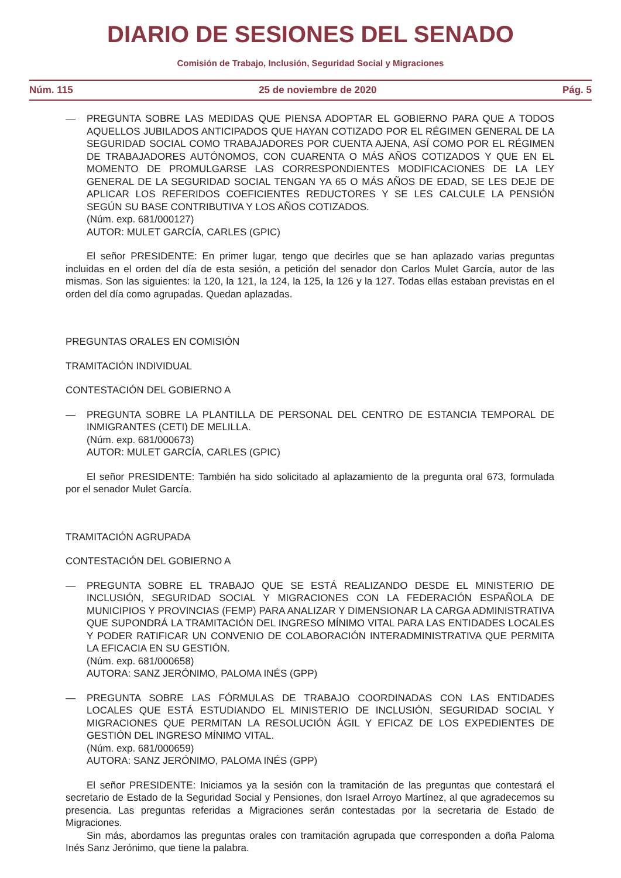DIARIO DE SESIONES DEL SENADO
Comisión de Trabajo, Inclusión, Seguridad Social y Migraciones
Núm. 115 25 de noviembre de 2020 Pág. 5
— PREGUNTA SOBRE LAS MEDIDAS QUE PIENSA ADOPTAR EL GOBIERNO PARA QUE A TODOS AQUELLOS JUBILADOS ANTICIPADOS QUE HAYAN COTIZADO POR EL RÉGIMEN GENERAL DE LA SEGURIDAD SOCIAL COMO TRABAJADORES POR CUENTA AJENA, ASÍ COMO POR EL RÉGIMEN DE TRABAJADORES AUTÓNOMOS, CON CUARENTA O MÁS AÑOS COTIZADOS Y QUE EN EL MOMENTO DE PROMULGARSE LAS CORRESPONDIENTES MODIFICACIONES DE LA LEY GENERAL DE LA SEGURIDAD SOCIAL TENGAN YA 65 O MÁS AÑOS DE EDAD, SE LES DEJE DE APLICAR LOS REFERIDOS COEFICIENTES REDUCTORES Y SE LES CALCULE LA PENSIÓN SEGÚN SU BASE CONTRIBUTIVA Y LOS AÑOS COTIZADOS.
(Núm. exp. 681/000127)
AUTOR: MULET GARCÍA, CARLES (GPIC)
El señor PRESIDENTE: En primer lugar, tengo que decirles que se han aplazado varias preguntas incluidas en el orden del día de esta sesión, a petición del senador don Carlos Mulet García, autor de las mismas. Son las siguientes: la 120, la 121, la 124, la 125, la 126 y la 127. Todas ellas estaban previstas en el orden del día como agrupadas. Quedan aplazadas.
PREGUNTAS ORALES EN COMISIÓN
TRAMITACIÓN INDIVIDUAL
CONTESTACIÓN DEL GOBIERNO A
— PREGUNTA SOBRE LA PLANTILLA DE PERSONAL DEL CENTRO DE ESTANCIA TEMPORAL DE INMIGRANTES (CETI) DE MELILLA.
(Núm. exp. 681/000673)
AUTOR: MULET GARCÍA, CARLES (GPIC)
El señor PRESIDENTE: También ha sido solicitado al aplazamiento de la pregunta oral 673, formulada por el senador Mulet García.
TRAMITACIÓN AGRUPADA
CONTESTACIÓN DEL GOBIERNO A
— PREGUNTA SOBRE EL TRABAJO QUE SE ESTÁ REALIZANDO DESDE EL MINISTERIO DE INCLUSIÓN, SEGURIDAD SOCIAL Y MIGRACIONES CON LA FEDERACIÓN ESPAÑOLA DE MUNICIPIOS Y PROVINCIAS (FEMP) PARA ANALIZAR Y DIMENSIONAR LA CARGA ADMINISTRATIVA QUE SUPONDRÁ LA TRAMITACIÓN DEL INGRESO MÍNIMO VITAL PARA LAS ENTIDADES LOCALES Y PODER RATIFICAR UN CONVENIO DE COLABORACIÓN INTERADMINISTRATIVA QUE PERMITA LA EFICACIA EN SU GESTIÓN.
(Núm. exp. 681/000658)
AUTORA: SANZ JERÓNIMO, PALOMA INÉS (GPP)
— PREGUNTA SOBRE LAS FÓRMULAS DE TRABAJO COORDINADAS CON LAS ENTIDADES LOCALES QUE ESTÁ ESTUDIANDO EL MINISTERIO DE INCLUSIÓN, SEGURIDAD SOCIAL Y MIGRACIONES QUE PERMITAN LA RESOLUCIÓN ÁGIL Y EFICAZ DE LOS EXPEDIENTES DE GESTIÓN DEL INGRESO MÍNIMO VITAL.
(Núm. exp. 681/000659)
AUTORA: SANZ JERÓNIMO, PALOMA INÉS (GPP)
El señor PRESIDENTE: Iniciamos ya la sesión con la tramitación de las preguntas que contestará el secretario de Estado de la Seguridad Social y Pensiones, don Israel Arroyo Martínez, al que agradecemos su presencia. Las preguntas referidas a Migraciones serán contestadas por la secretaria de Estado de Migraciones.
Sin más, abordamos las preguntas orales con tramitación agrupada que corresponden a doña Paloma Inés Sanz Jerónimo, que tiene la palabra.